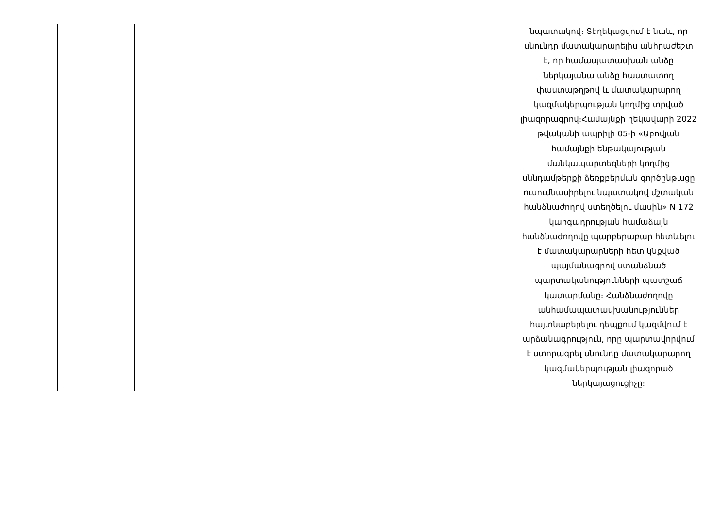| | | | | | նպատակով։ Տեղեկացվում է նաև, որ սնունդը մատակարարելիս անհրաժեշտ է, որ համապատասխան անձը ներկայանա անձը հաստատող փաստաթղթով և մատակարարող կազմակերպության կողմից տրված լիազորագրով։Համայնքի ղեկավարի 2022 թվականի ապրիլի 05-ի «Աբովյան համայնքի ենթակայության մանկապարտեզների կողմից սննդամթերքի ձեռքբերման գործընթացը ուսումնասիրելու նպատակով մշտական հանձնաժողով ստեղծելու մասին» N 172 կարգադրության համաձայն հանձնաժողովը պարբերաբար հետևելու է մատակարարների հետ կնքված պայմանագրով ստանձնած պարտականությունների պատշաճ կատարմանը։ Հանձնաժողովը անհամապատասխանություններ հայտնաբերելու դեպքում կազմվում է արձանագրություն, որը պարտավորվում է ստորագրել սնունդը մատակարարող կազմակերպության լիազորած ներկայացուցիչը։ |